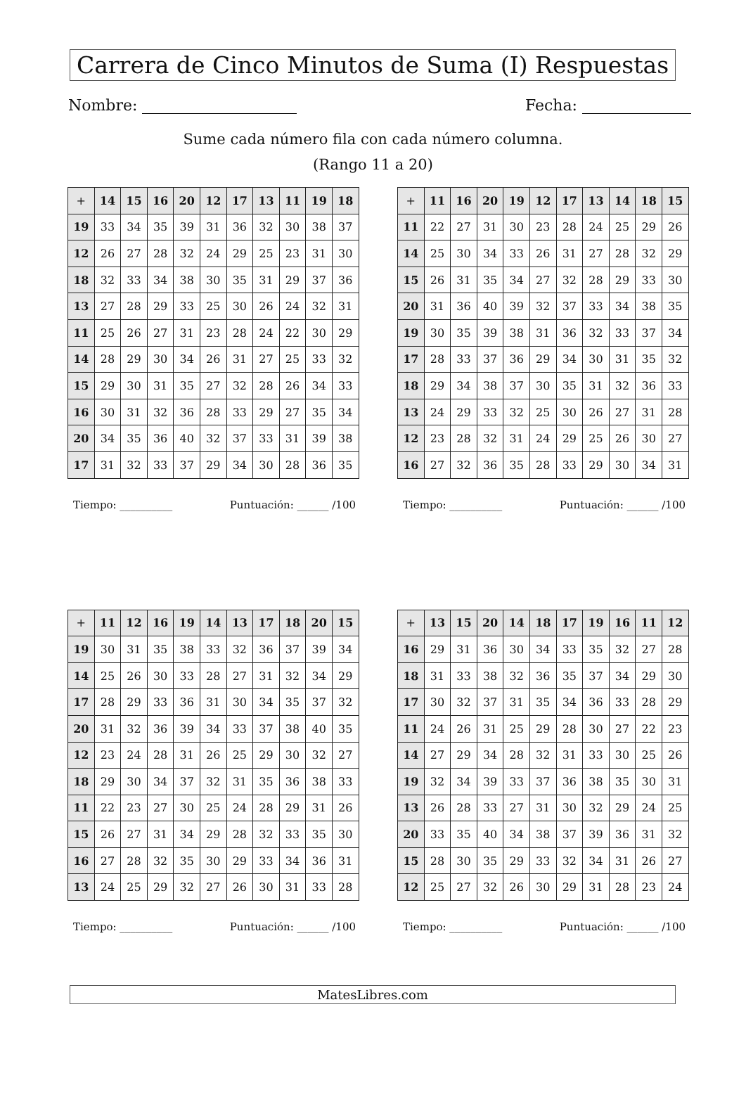Carrera de Cinco Minutos de Suma (I) Respuestas
Nombre: Fecha:
Sume cada número fila con cada número columna.
(Rango 11 a 20)
| + | 14 | 15 | 16 | 20 | 12 | 17 | 13 | 11 | 19 | 18 |
| --- | --- | --- | --- | --- | --- | --- | --- | --- | --- | --- |
| 19 | 33 | 34 | 35 | 39 | 31 | 36 | 32 | 30 | 38 | 37 |
| 12 | 26 | 27 | 28 | 32 | 24 | 29 | 25 | 23 | 31 | 30 |
| 18 | 32 | 33 | 34 | 38 | 30 | 35 | 31 | 29 | 37 | 36 |
| 13 | 27 | 28 | 29 | 33 | 25 | 30 | 26 | 24 | 32 | 31 |
| 11 | 25 | 26 | 27 | 31 | 23 | 28 | 24 | 22 | 30 | 29 |
| 14 | 28 | 29 | 30 | 34 | 26 | 31 | 27 | 25 | 33 | 32 |
| 15 | 29 | 30 | 31 | 35 | 27 | 32 | 28 | 26 | 34 | 33 |
| 16 | 30 | 31 | 32 | 36 | 28 | 33 | 29 | 27 | 35 | 34 |
| 20 | 34 | 35 | 36 | 40 | 32 | 37 | 33 | 31 | 39 | 38 |
| 17 | 31 | 32 | 33 | 37 | 29 | 34 | 30 | 28 | 36 | 35 |
Tiempo: __________ Puntuación: ______ /100
| + | 11 | 16 | 20 | 19 | 12 | 17 | 13 | 14 | 18 | 15 |
| --- | --- | --- | --- | --- | --- | --- | --- | --- | --- | --- |
| 11 | 22 | 27 | 31 | 30 | 23 | 28 | 24 | 25 | 29 | 26 |
| 14 | 25 | 30 | 34 | 33 | 26 | 31 | 27 | 28 | 32 | 29 |
| 15 | 26 | 31 | 35 | 34 | 27 | 32 | 28 | 29 | 33 | 30 |
| 20 | 31 | 36 | 40 | 39 | 32 | 37 | 33 | 34 | 38 | 35 |
| 19 | 30 | 35 | 39 | 38 | 31 | 36 | 32 | 33 | 37 | 34 |
| 17 | 28 | 33 | 37 | 36 | 29 | 34 | 30 | 31 | 35 | 32 |
| 18 | 29 | 34 | 38 | 37 | 30 | 35 | 31 | 32 | 36 | 33 |
| 13 | 24 | 29 | 33 | 32 | 25 | 30 | 26 | 27 | 31 | 28 |
| 12 | 23 | 28 | 32 | 31 | 24 | 29 | 25 | 26 | 30 | 27 |
| 16 | 27 | 32 | 36 | 35 | 28 | 33 | 29 | 30 | 34 | 31 |
Tiempo: __________ Puntuación: ______ /100
| + | 11 | 12 | 16 | 19 | 14 | 13 | 17 | 18 | 20 | 15 |
| --- | --- | --- | --- | --- | --- | --- | --- | --- | --- | --- |
| 19 | 30 | 31 | 35 | 38 | 33 | 32 | 36 | 37 | 39 | 34 |
| 14 | 25 | 26 | 30 | 33 | 28 | 27 | 31 | 32 | 34 | 29 |
| 17 | 28 | 29 | 33 | 36 | 31 | 30 | 34 | 35 | 37 | 32 |
| 20 | 31 | 32 | 36 | 39 | 34 | 33 | 37 | 38 | 40 | 35 |
| 12 | 23 | 24 | 28 | 31 | 26 | 25 | 29 | 30 | 32 | 27 |
| 18 | 29 | 30 | 34 | 37 | 32 | 31 | 35 | 36 | 38 | 33 |
| 11 | 22 | 23 | 27 | 30 | 25 | 24 | 28 | 29 | 31 | 26 |
| 15 | 26 | 27 | 31 | 34 | 29 | 28 | 32 | 33 | 35 | 30 |
| 16 | 27 | 28 | 32 | 35 | 30 | 29 | 33 | 34 | 36 | 31 |
| 13 | 24 | 25 | 29 | 32 | 27 | 26 | 30 | 31 | 33 | 28 |
Tiempo: __________ Puntuación: ______ /100
| + | 13 | 15 | 20 | 14 | 18 | 17 | 19 | 16 | 11 | 12 |
| --- | --- | --- | --- | --- | --- | --- | --- | --- | --- | --- |
| 16 | 29 | 31 | 36 | 30 | 34 | 33 | 35 | 32 | 27 | 28 |
| 18 | 31 | 33 | 38 | 32 | 36 | 35 | 37 | 34 | 29 | 30 |
| 17 | 30 | 32 | 37 | 31 | 35 | 34 | 36 | 33 | 28 | 29 |
| 11 | 24 | 26 | 31 | 25 | 29 | 28 | 30 | 27 | 22 | 23 |
| 14 | 27 | 29 | 34 | 28 | 32 | 31 | 33 | 30 | 25 | 26 |
| 19 | 32 | 34 | 39 | 33 | 37 | 36 | 38 | 35 | 30 | 31 |
| 13 | 26 | 28 | 33 | 27 | 31 | 30 | 32 | 29 | 24 | 25 |
| 20 | 33 | 35 | 40 | 34 | 38 | 37 | 39 | 36 | 31 | 32 |
| 15 | 28 | 30 | 35 | 29 | 33 | 32 | 34 | 31 | 26 | 27 |
| 12 | 25 | 27 | 32 | 26 | 30 | 29 | 31 | 28 | 23 | 24 |
Tiempo: __________ Puntuación: ______ /100
MatesLibres.com